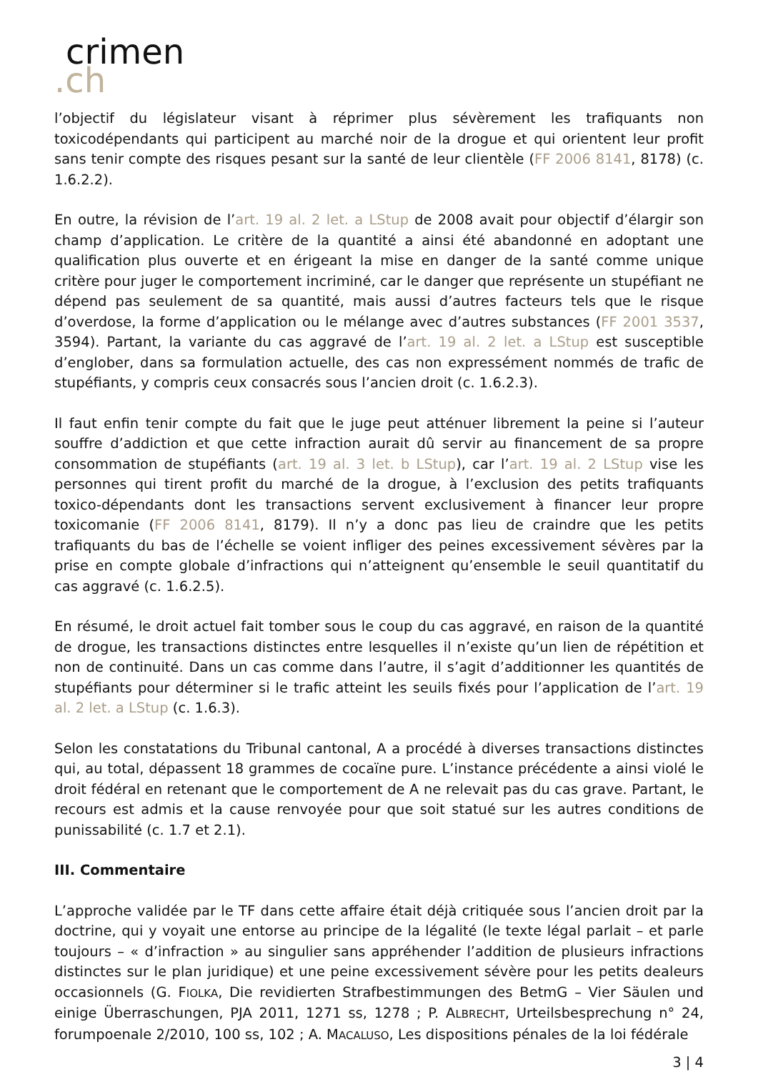crimen.ch
l’objectif du législateur visant à réprimer plus sévèrement les trafiquants non toxicodépendants qui participent au marché noir de la drogue et qui orientent leur profit sans tenir compte des risques pesant sur la santé de leur clientèle (FF 2006 8141, 8178) (c. 1.6.2.2).
En outre, la révision de l’art. 19 al. 2 let. a LStup de 2008 avait pour objectif d’élargir son champ d’application. Le critère de la quantité a ainsi été abandonné en adoptant une qualification plus ouverte et en érigeant la mise en danger de la santé comme unique critère pour juger le comportement incriminé, car le danger que représente un stupéfiant ne dépend pas seulement de sa quantité, mais aussi d’autres facteurs tels que le risque d’overdose, la forme d’application ou le mélange avec d’autres substances (FF 2001 3537, 3594). Partant, la variante du cas aggravé de l’art. 19 al. 2 let. a LStup est susceptible d’englober, dans sa formulation actuelle, des cas non expressément nommés de trafic de stupéfiants, y compris ceux consacrés sous l’ancien droit (c. 1.6.2.3).
Il faut enfin tenir compte du fait que le juge peut atténuer librement la peine si l’auteur souffre d’addiction et que cette infraction aurait dû servir au financement de sa propre consommation de stupéfiants (art. 19 al. 3 let. b LStup), car l’art. 19 al. 2 LStup vise les personnes qui tirent profit du marché de la drogue, à l’exclusion des petits trafiquants toxico-dépendants dont les transactions servent exclusivement à financer leur propre toxicomanie (FF 2006 8141, 8179). Il n’y a donc pas lieu de craindre que les petits trafiquants du bas de l’échelle se voient infliger des peines excessivement sévères par la prise en compte globale d’infractions qui n’atteignent qu’ensemble le seuil quantitatif du cas aggravé (c. 1.6.2.5).
En résumé, le droit actuel fait tomber sous le coup du cas aggravé, en raison de la quantité de drogue, les transactions distinctes entre lesquelles il n’existe qu’un lien de répétition et non de continuité. Dans un cas comme dans l’autre, il s’agit d’additionner les quantités de stupéfiants pour déterminer si le trafic atteint les seuils fixés pour l’application de l’art. 19 al. 2 let. a LStup (c. 1.6.3).
Selon les constatations du Tribunal cantonal, A a procédé à diverses transactions distinctes qui, au total, dépassent 18 grammes de cocaïne pure. L’instance précédente a ainsi violé le droit fédéral en retenant que le comportement de A ne relevait pas du cas grave. Partant, le recours est admis et la cause renvoyée pour que soit statué sur les autres conditions de punissabilité (c. 1.7 et 2.1).
III. Commentaire
L’approche validée par le TF dans cette affaire était déjà critiquée sous l’ancien droit par la doctrine, qui y voyait une entorse au principe de la légalité (le texte légal parlait – et parle toujours – « d’infraction » au singulier sans appréhender l’addition de plusieurs infractions distinctes sur le plan juridique) et une peine excessivement sévère pour les petits dealeurs occasionnels (G. FIOLKA, Die revidierten Strafbestimmungen des BetmG – Vier Säulen und einige Überraschungen, PJA 2011, 1271 ss, 1278 ; P. ALBRECHT, Urteilsbesprechung n° 24, forumpoenale 2/2010, 100 ss, 102 ; A. MACALUSO, Les dispositions pénales de la loi fédérale
3 | 4